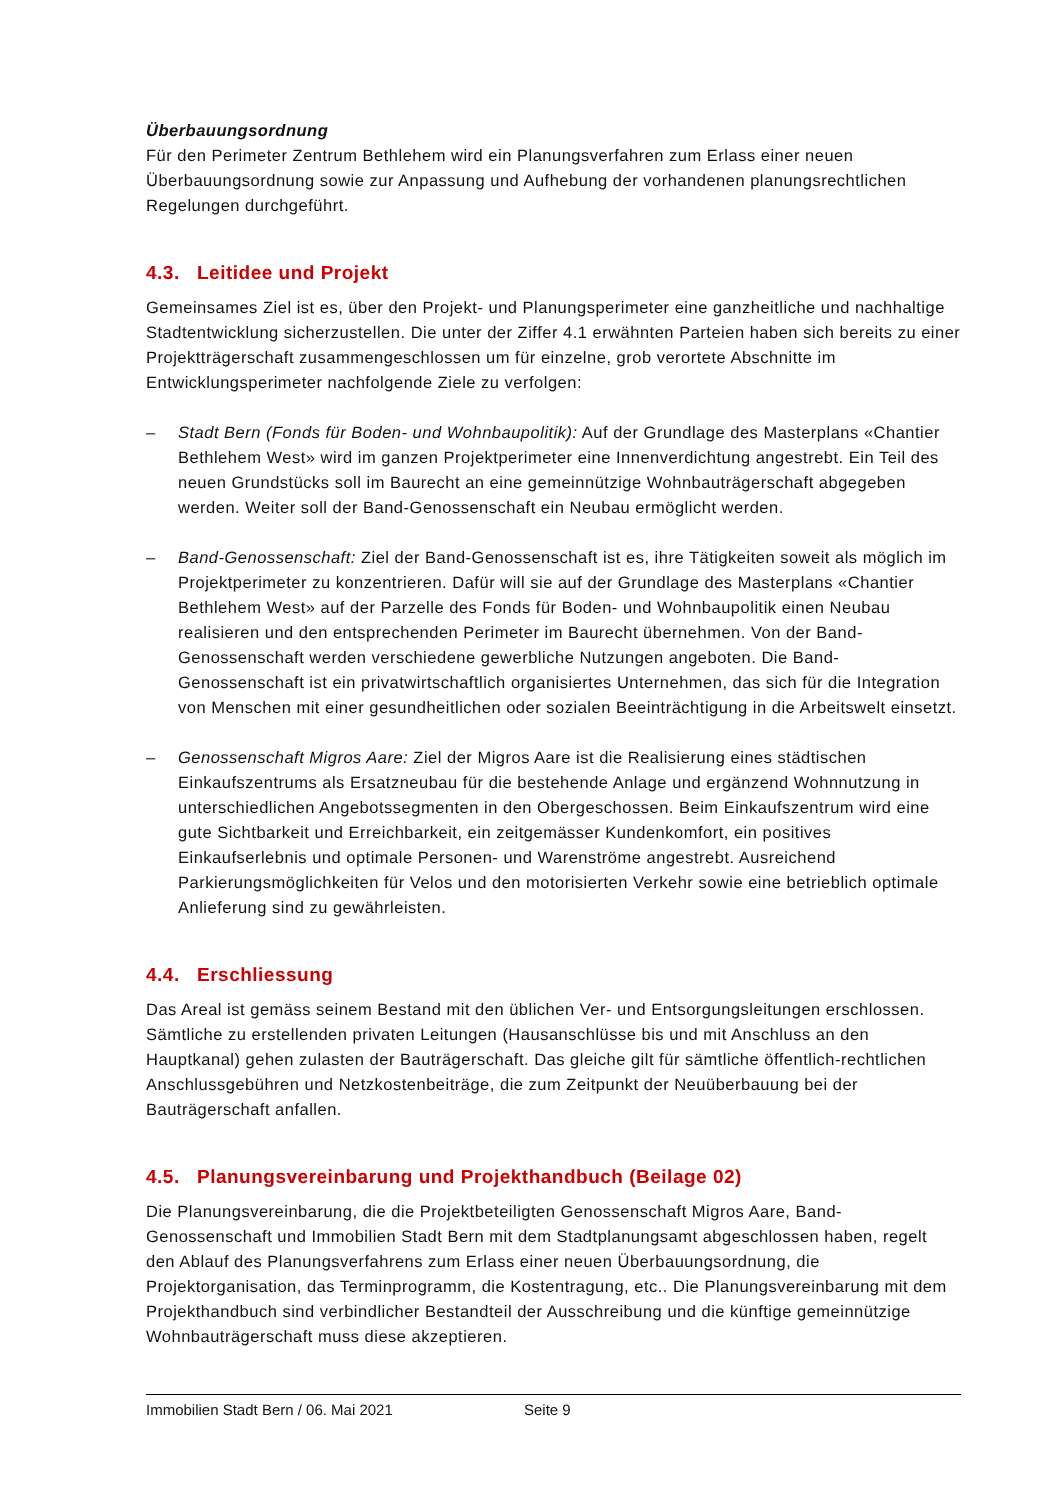Überbauungsordnung
Für den Perimeter Zentrum Bethlehem wird ein Planungsverfahren zum Erlass einer neuen Überbauungsordnung sowie zur Anpassung und Aufhebung der vorhandenen planungsrechtlichen Regelungen durchgeführt.
4.3. Leitidee und Projekt
Gemeinsames Ziel ist es, über den Projekt- und Planungsperimeter eine ganzheitliche und nachhaltige Stadtentwicklung sicherzustellen. Die unter der Ziffer 4.1 erwähnten Parteien haben sich bereits zu einer Projektträgerschaft zusammengeschlossen um für einzelne, grob verortete Abschnitte im Entwicklungsperimeter nachfolgende Ziele zu verfolgen:
– Stadt Bern (Fonds für Boden- und Wohnbaupolitik): Auf der Grundlage des Masterplans «Chantier Bethlehem West» wird im ganzen Projektperimeter eine Innenverdichtung angestrebt. Ein Teil des neuen Grundstücks soll im Baurecht an eine gemeinnützige Wohnbauträgerschaft abgegeben werden. Weiter soll der Band-Genossenschaft ein Neubau ermöglicht werden.
– Band-Genossenschaft: Ziel der Band-Genossenschaft ist es, ihre Tätigkeiten soweit als möglich im Projektperimeter zu konzentrieren. Dafür will sie auf der Grundlage des Masterplans «Chantier Bethlehem West» auf der Parzelle des Fonds für Boden- und Wohnbaupolitik einen Neubau realisieren und den entsprechenden Perimeter im Baurecht übernehmen. Von der Band-Genossenschaft werden verschiedene gewerbliche Nutzungen angeboten. Die Band-Genossenschaft ist ein privatwirtschaftlich organisiertes Unternehmen, das sich für die Integration von Menschen mit einer gesundheitlichen oder sozialen Beeinträchtigung in die Arbeitswelt einsetzt.
– Genossenschaft Migros Aare: Ziel der Migros Aare ist die Realisierung eines städtischen Einkaufszentrums als Ersatzneubau für die bestehende Anlage und ergänzend Wohnnutzung in unterschiedlichen Angebotssegmenten in den Obergeschossen. Beim Einkaufszentrum wird eine gute Sichtbarkeit und Erreichbarkeit, ein zeitgemässer Kundenkomfort, ein positives Einkaufserlebnis und optimale Personen- und Warenströme angestrebt. Ausreichend Parkierungsmöglichkeiten für Velos und den motorisierten Verkehr sowie eine betrieblich optimale Anlieferung sind zu gewährleisten.
4.4. Erschliessung
Das Areal ist gemäss seinem Bestand mit den üblichen Ver- und Entsorgungsleitungen erschlossen. Sämtliche zu erstellenden privaten Leitungen (Hausanschlüsse bis und mit Anschluss an den Hauptkanal) gehen zulasten der Bauträgerschaft. Das gleiche gilt für sämtliche öffentlich-rechtlichen Anschlussgebühren und Netzkostenbeiträge, die zum Zeitpunkt der Neuüberbauung bei der Bauträgerschaft anfallen.
4.5. Planungsvereinbarung und Projekthandbuch (Beilage 02)
Die Planungsvereinbarung, die die Projektbeteiligten Genossenschaft Migros Aare, Band-Genossenschaft und Immobilien Stadt Bern mit dem Stadtplanungsamt abgeschlossen haben, regelt den Ablauf des Planungsverfahrens zum Erlass einer neuen Überbauungsordnung, die Projektorganisation, das Terminprogramm, die Kostentragung, etc.. Die Planungsvereinbarung mit dem Projekthandbuch sind verbindlicher Bestandteil der Ausschreibung und die künftige gemeinnützige Wohnbauträgerschaft muss diese akzeptieren.
Immobilien Stadt Bern / 06. Mai 2021 Seite 9